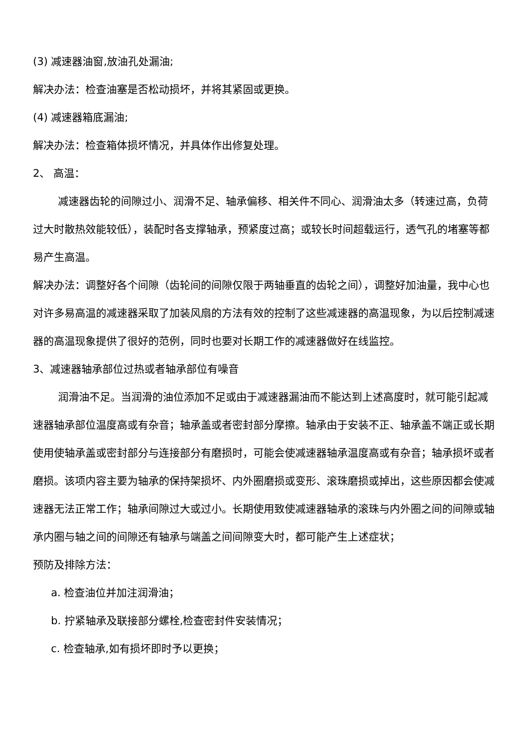(3) 减速器油窗,放油孔处漏油;
解决办法：检查油塞是否松动损坏，并将其紧固或更换。
(4) 减速器箱底漏油;
解决办法：检查箱体损坏情况，并具体作出修复处理。
2、 高温：
减速器齿轮的间隙过小、润滑不足、轴承偏移、相关件不同心、润滑油太多（转速过高，负荷过大时散热效能较低），装配时各支撑轴承，预紧度过高；或较长时间超载运行，透气孔的堵塞等都易产生高温。
解决办法：调整好各个间隙（齿轮间的间隙仅限于两轴垂直的齿轮之间），调整好加油量，我中心也对许多易高温的减速器采取了加装风扇的方法有效的控制了这些减速器的高温现象，为以后控制减速器的高温现象提供了很好的范例，同时也要对长期工作的减速器做好在线监控。
3、减速器轴承部位过热或者轴承部位有噪音
润滑油不足。当润滑的油位添加不足或由于减速器漏油而不能达到上述高度时，就可能引起减速器轴承部位温度高或有杂音；轴承盖或者密封部分摩擦。轴承由于安装不正、轴承盖不端正或长期使用使轴承盖或密封部分与连接部分有磨损时，可能会使减速器轴承温度高或有杂音；轴承损坏或者磨损。该项内容主要为轴承的保持架损坏、内外圈磨损或变形、滚珠磨损或掉出，这些原因都会使减速器无法正常工作；轴承间隙过大或过小。长期使用致使减速器轴承的滚珠与内外圈之间的间隙或轴承内圈与轴之间的间隙还有轴承与端盖之间间隙变大时，都可能产生上述症状；
预防及排除方法：
a. 检查油位并加注润滑油；
b. 拧紧轴承及联接部分螺栓,检查密封件安装情况；
c. 检查轴承,如有损坏即时予以更换；